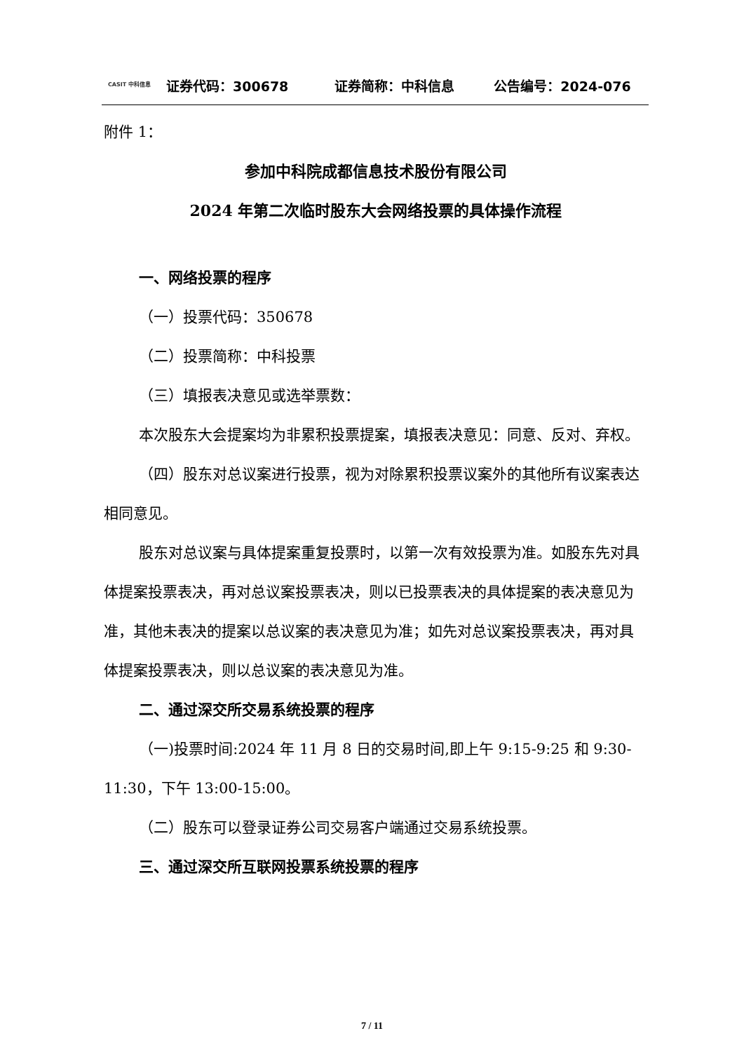CASIT 中科信息
证券代码：300678 证券简称：中科信息 公告编号：2024-076
附件 1：
参加中科院成都信息技术股份有限公司
2024 年第二次临时股东大会网络投票的具体操作流程
一、网络投票的程序
（一）投票代码：350678
（二）投票简称：中科投票
（三）填报表决意见或选举票数：
本次股东大会提案均为非累积投票提案，填报表决意见：同意、反对、弃权。
（四）股东对总议案进行投票，视为对除累积投票议案外的其他所有议案表达相同意见。
股东对总议案与具体提案重复投票时，以第一次有效投票为准。如股东先对具体提案投票表决，再对总议案投票表决，则以已投票表决的具体提案的表决意见为准，其他未表决的提案以总议案的表决意见为准；如先对总议案投票表决，再对具体提案投票表决，则以总议案的表决意见为准。
二、通过深交所交易系统投票的程序
（一)投票时间:2024 年 11 月 8 日的交易时间,即上午 9:15-9:25 和 9:30-11:30，下午 13:00-15:00。
（二）股东可以登录证券公司交易客户端通过交易系统投票。
三、通过深交所互联网投票系统投票的程序
7 / 11